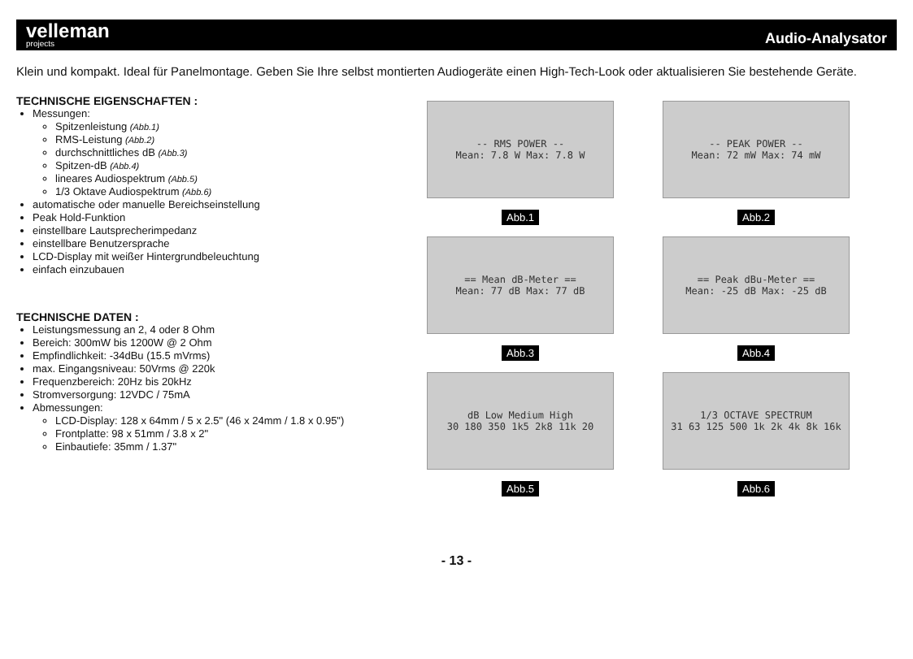velleman
projects
Audio-Analysator
Klein und kompakt. Ideal für Panelmontage. Geben Sie Ihre selbst montierten Audiogeräte einen High-Tech-Look oder aktualisieren Sie bestehende Geräte.
TECHNISCHE EIGENSCHAFTEN :
Messungen:
Spitzenleistung (Abb.1)
RMS-Leistung (Abb.2)
durchschnittliches dB (Abb.3)
Spitzen-dB (Abb.4)
lineares Audiospektrum (Abb.5)
1/3 Oktave Audiospektrum (Abb.6)
automatische oder manuelle Bereichseinstellung
Peak Hold-Funktion
einstellbare Lautsprecherimpedanz
einstellbare Benutzersprache
LCD-Display mit weißer Hintergrundbeleuchtung
einfach einzubauen
TECHNISCHE DATEN :
Leistungsmessung an 2, 4 oder 8 Ohm
Bereich: 300mW bis 1200W @ 2 Ohm
Empfindlichkeit: -34dBu (15.5 mVrms)
max. Eingangsniveau: 50Vrms @ 220k
Frequenzbereich: 20Hz bis 20kHz
Stromversorgung: 12VDC / 75mA
Abmessungen:
LCD-Display: 128 x 64mm / 5 x 2.5" (46 x 24mm / 1.8 x 0.95")
Frontplatte: 98 x 51mm / 3.8 x 2"
Einbautiefe: 35mm / 1.37"
-- RMS POWER --
Mean: 7.8 W Max: 7.8 W
Abb.1
-- PEAK POWER --
Mean: 72 mW Max: 74 mW
Abb.2
== Mean dB-Meter ==
Mean: 77 dB Max: 77 dB
Abb.3
== Peak dBu-Meter ==
Mean: -25 dB Max: -25 dB
Abb.4
dB Low Medium High
30 180 350 1k5 2k8 11k 20
Abb.5
1/3 OCTAVE SPECTRUM
31 63 125 500 1k 2k 4k 8k 16k
Abb.6
- 13 -